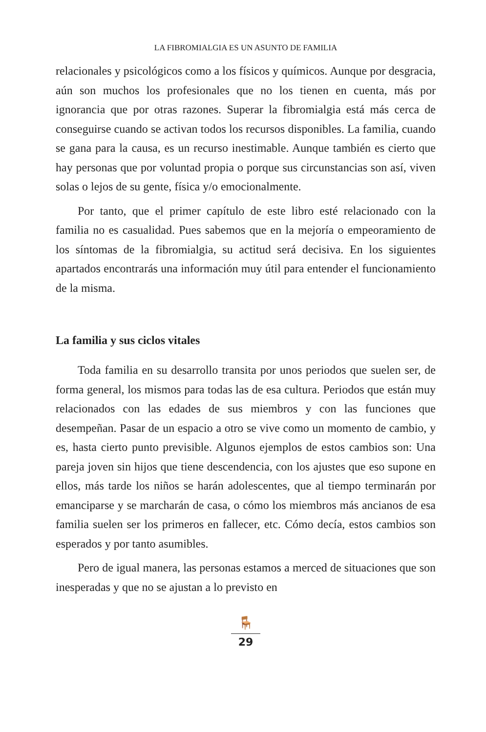LA FIBROMIALGIA ES UN ASUNTO DE FAMILIA
relacionales y psicológicos como a los físicos y químicos. Aunque por desgracia, aún son muchos los profesionales que no los tienen en cuenta, más por ignorancia que por otras razones. Superar la fibromialgia está más cerca de conseguirse cuando se activan todos los recursos disponibles. La familia, cuando se gana para la causa, es un recurso inestimable. Aunque también es cierto que hay personas que por voluntad propia o porque sus circunstancias son así, viven solas o lejos de su gente, física y/o emocionalmente.
Por tanto, que el primer capítulo de este libro esté relacionado con la familia no es casualidad. Pues sabemos que en la mejoría o empeoramiento de los síntomas de la fibromialgia, su actitud será decisiva. En los siguientes apartados encontrarás una información muy útil para entender el funcionamiento de la misma.
La familia y sus ciclos vitales
Toda familia en su desarrollo transita por unos periodos que suelen ser, de forma general, los mismos para todas las de esa cultura. Periodos que están muy relacionados con las edades de sus miembros y con las funciones que desempeñan. Pasar de un espacio a otro se vive como un momento de cambio, y es, hasta cierto punto previsible. Algunos ejemplos de estos cambios son: Una pareja joven sin hijos que tiene descendencia, con los ajustes que eso supone en ellos, más tarde los niños se harán adolescentes, que al tiempo terminarán por emanciparse y se marcharán de casa, o cómo los miembros más ancianos de esa familia suelen ser los primeros en fallecer, etc. Cómo decía, estos cambios son esperados y por tanto asumibles.
Pero de igual manera, las personas estamos a merced de situaciones que son inesperadas y que no se ajustan a lo previsto en
🪑
29